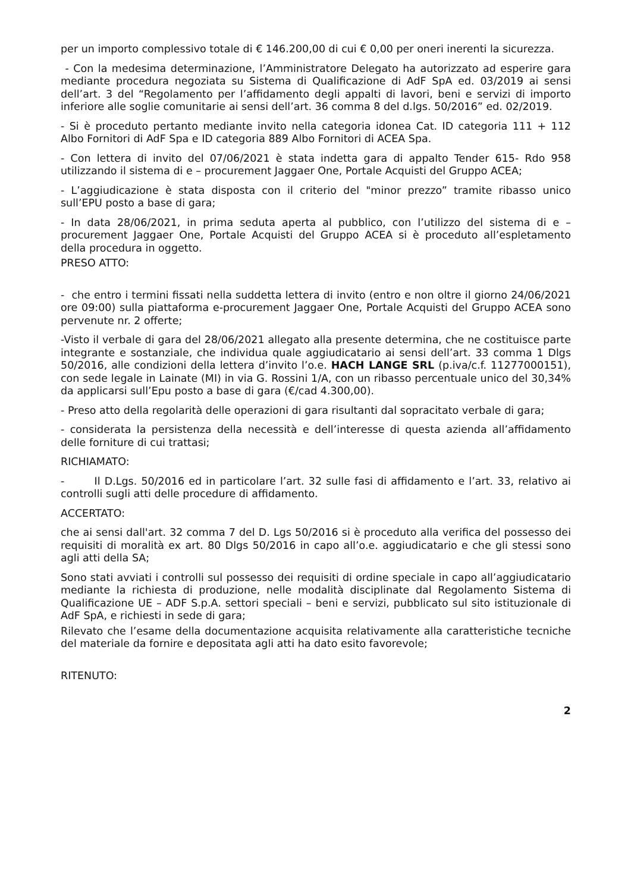per un importo complessivo totale di € 146.200,00 di cui € 0,00 per oneri inerenti la sicurezza.
- Con la medesima determinazione, l’Amministratore Delegato ha autorizzato ad esperire gara mediante procedura negoziata su Sistema di Qualificazione di AdF SpA ed. 03/2019 ai sensi dell’art. 3 del “Regolamento per l’affidamento degli appalti di lavori, beni e servizi di importo inferiore alle soglie comunitarie ai sensi dell’art. 36 comma 8 del d.lgs. 50/2016” ed. 02/2019.
- Si è proceduto pertanto mediante invito nella categoria idonea Cat. ID categoria 111 + 112 Albo Fornitori di AdF Spa e ID categoria 889 Albo Fornitori di ACEA Spa.
- Con lettera di invito del 07/06/2021 è stata indetta gara di appalto Tender 615- Rdo 958 utilizzando il sistema di e – procurement Jaggaer One, Portale Acquisti del Gruppo ACEA;
- L’aggiudicazione è stata disposta con il criterio del "minor prezzo” tramite ribasso unico sull’EPU posto a base di gara;
- In data 28/06/2021, in prima seduta aperta al pubblico, con l’utilizzo del sistema di e – procurement Jaggaer One, Portale Acquisti del Gruppo ACEA si è proceduto all’espletamento della procedura in oggetto.
PRESO ATTO:
- che entro i termini fissati nella suddetta lettera di invito (entro e non oltre il giorno 24/06/2021 ore 09:00) sulla piattaforma e-procurement Jaggaer One, Portale Acquisti del Gruppo ACEA sono pervenute nr. 2 offerte;
-Visto il verbale di gara del 28/06/2021 allegato alla presente determina, che ne costituisce parte integrante e sostanziale, che individua quale aggiudicatario ai sensi dell’art. 33 comma 1 Dlgs 50/2016, alle condizioni della lettera d’invito l’o.e. HACH LANGE SRL (p.iva/c.f. 11277000151), con sede legale in Lainate (MI) in via G. Rossini 1/A, con un ribasso percentuale unico del 30,34% da applicarsi sull’Epu posto a base di gara (€/cad 4.300,00).
- Preso atto della regolarità delle operazioni di gara risultanti dal sopracitato verbale di gara;
- considerata la persistenza della necessità e dell’interesse di questa azienda all’affidamento delle forniture di cui trattasi;
RICHIAMATO:
- Il D.Lgs. 50/2016 ed in particolare l’art. 32 sulle fasi di affidamento e l’art. 33, relativo ai controlli sugli atti delle procedure di affidamento.
ACCERTATO:
che ai sensi dall'art. 32 comma 7 del D. Lgs 50/2016 si è proceduto alla verifica del possesso dei requisiti di moralità ex art. 80 Dlgs 50/2016 in capo all’o.e. aggiudicatario e che gli stessi sono agli atti della SA;
Sono stati avviati i controlli sul possesso dei requisiti di ordine speciale in capo all’aggiudicatario mediante la richiesta di produzione, nelle modalità disciplinate dal Regolamento Sistema di Qualificazione UE – ADF S.p.A. settori speciali – beni e servizi, pubblicato sul sito istituzionale di AdF SpA, e richiesti in sede di gara;
Rilevato che l’esame della documentazione acquisita relativamente alla caratteristiche tecniche del materiale da fornire e depositata agli atti ha dato esito favorevole;
RITENUTO:
2